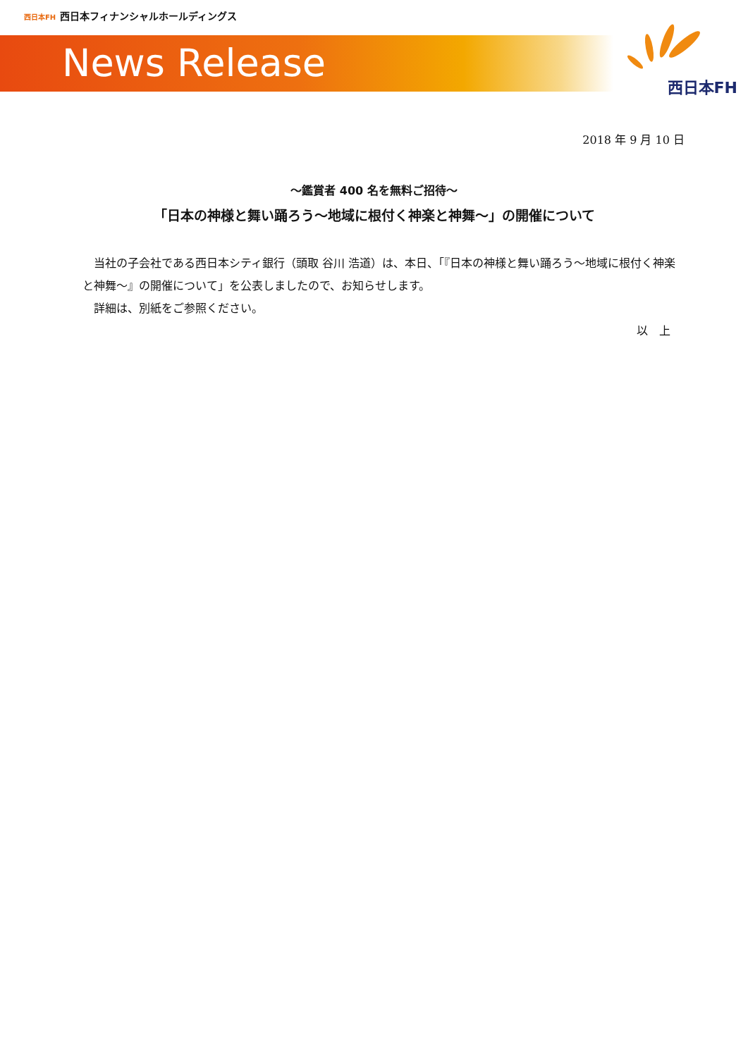西日本FH 西日本フィナンシャルホールディングス
News Release
西日本FH
2018 年 9 月 10 日
～鑑賞者 400 名を無料ご招待～
「日本の神様と舞い踊ろう～地域に根付く神楽と神舞～」の開催について
当社の子会社である西日本シティ銀行（頭取 谷川 浩道）は、本日、「『日本の神様と舞い踊ろう～地域に根付く神楽と神舞～』の開催について」を公表しましたので、お知らせします。
詳細は、別紙をご参照ください。
以　上